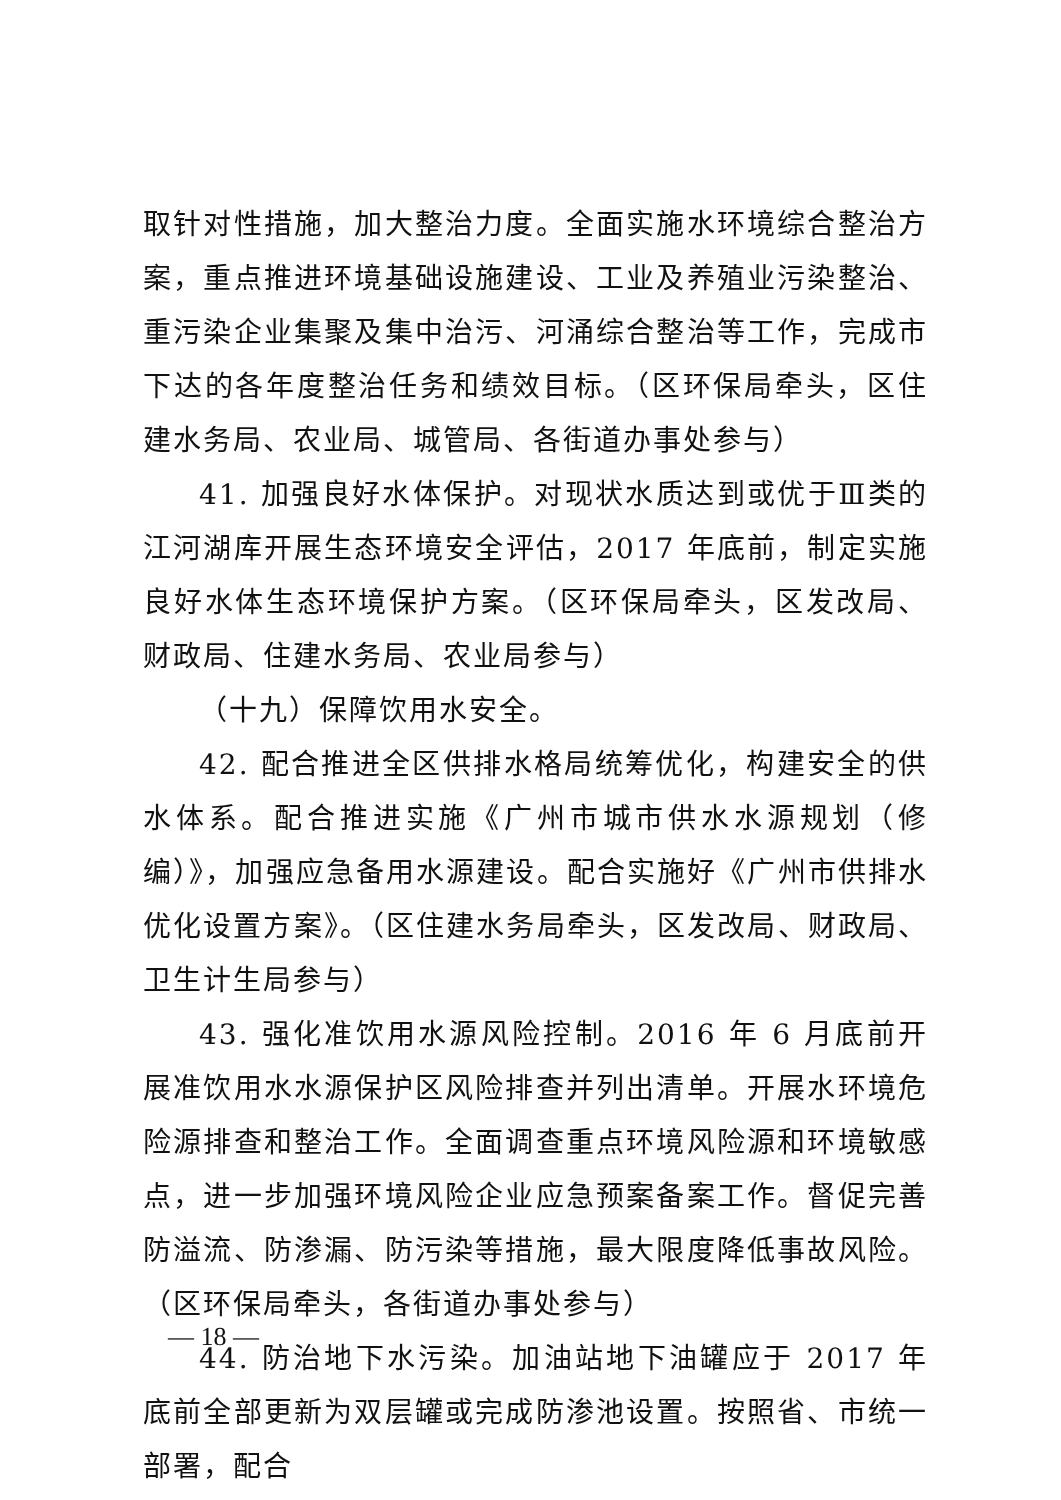取针对性措施，加大整治力度。全面实施水环境综合整治方案，重点推进环境基础设施建设、工业及养殖业污染整治、重污染企业集聚及集中治污、河涌综合整治等工作，完成市下达的各年度整治任务和绩效目标。（区环保局牵头，区住建水务局、农业局、城管局、各街道办事处参与）
41. 加强良好水体保护。对现状水质达到或优于Ⅲ类的江河湖库开展生态环境安全评估，2017 年底前，制定实施良好水体生态环境保护方案。（区环保局牵头，区发改局、财政局、住建水务局、农业局参与）
（十九）保障饮用水安全。
42. 配合推进全区供排水格局统筹优化，构建安全的供水体系。配合推进实施《广州市城市供水水源规划（修编）》，加强应急备用水源建设。配合实施好《广州市供排水优化设置方案》。（区住建水务局牵头，区发改局、财政局、卫生计生局参与）
43. 强化准饮用水源风险控制。2016 年 6 月底前开展准饮用水水源保护区风险排查并列出清单。开展水环境危险源排查和整治工作。全面调查重点环境风险源和环境敏感点，进一步加强环境风险企业应急预案备案工作。督促完善防溢流、防渗漏、防污染等措施，最大限度降低事故风险。（区环保局牵头，各街道办事处参与）
44. 防治地下水污染。加油站地下油罐应于 2017 年底前全部更新为双层罐或完成防渗池设置。按照省、市统一部署，配合
— 18 —